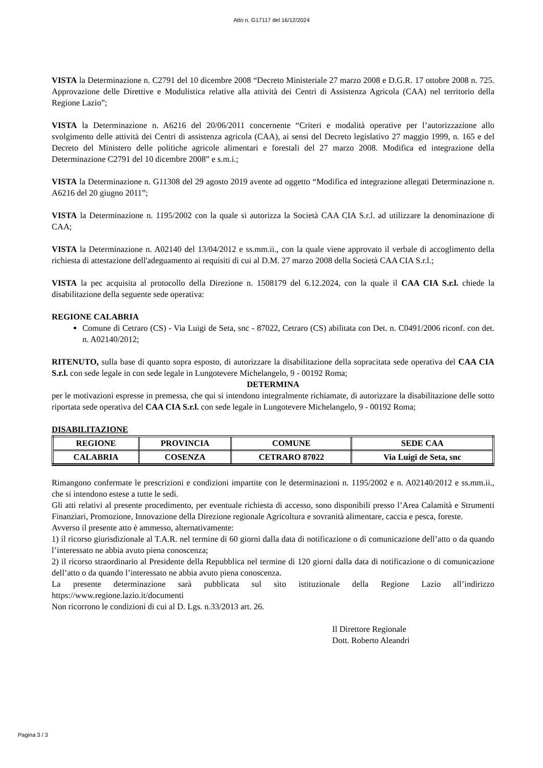Atto n. G17117 del 16/12/2024
VISTA la Determinazione n. C2791 del 10 dicembre 2008 “Decreto Ministeriale 27 marzo 2008 e D.G.R. 17 ottobre 2008 n. 725. Approvazione delle Direttive e Modulistica relative alla attività dei Centri di Assistenza Agricola (CAA) nel territorio della Regione Lazio”;
VISTA la Determinazione n. A6216 del 20/06/2011 concernente “Criteri e modalità operative per l’autorizzazione allo svolgimento delle attività dei Centri di assistenza agricola (CAA), ai sensi del Decreto legislativo 27 maggio 1999, n. 165 e del Decreto del Ministero delle politiche agricole alimentari e forestali del 27 marzo 2008. Modifica ed integrazione della Determinazione C2791 del 10 dicembre 2008” e s.m.i.;
VISTA la Determinazione n. G11308 del 29 agosto 2019 avente ad oggetto “Modifica ed integrazione allegati Determinazione n. A6216 del 20 giugno 2011”;
VISTA la Determinazione n. 1195/2002 con la quale si autorizza la Società CAA CIA S.r.l. ad utilizzare la denominazione di CAA;
VISTA la Determinazione n. A02140 del 13/04/2012 e ss.mm.ii., con la quale viene approvato il verbale di accoglimento della richiesta di attestazione dell'adeguamento ai requisiti di cui al D.M. 27 marzo 2008 della Società CAA CIA S.r.l.;
VISTA la pec acquisita al protocollo della Direzione n. 1508179 del 6.12.2024, con la quale il CAA CIA S.r.l. chiede la disabilitazione della seguente sede operativa:
REGIONE CALABRIA
Comune di Cetraro (CS) - Via Luigi de Seta, snc - 87022, Cetraro (CS) abilitata con Det. n. C0491/2006 riconf. con det. n. A02140/2012;
RITENUTO, sulla base di quanto sopra esposto, di autorizzare la disabilitazione della sopracitata sede operativa del CAA CIA S.r.l. con sede legale in con sede legale in Lungotevere Michelangelo, 9 - 00192 Roma;
DETERMINA
per le motivazioni espresse in premessa, che qui si intendono integralmente richiamate, di autorizzare la disabilitazione delle sotto riportata sede operativa del CAA CIA S.r.l. con sede legale in Lungotevere Michelangelo, 9 - 00192 Roma;
DISABILITAZIONE
| REGIONE | PROVINCIA | COMUNE | SEDE CAA |
| --- | --- | --- | --- |
| CALABRIA | COSENZA | CETRARO 87022 | Via Luigi de Seta, snc |
Rimangono confermate le prescrizioni e condizioni impartite con le determinazioni n. 1195/2002 e n. A02140/2012 e ss.mm.ii., che si intendono estese a tutte le sedi.
Gli atti relativi al presente procedimento, per eventuale richiesta di accesso, sono disponibili presso l’Area Calamità e Strumenti Finanziari, Promozione, Innovazione della Direzione regionale Agricoltura e sovranità alimentare, caccia e pesca, foreste.
Avverso il presente atto è ammesso, alternativamente:
1) il ricorso giurisdizionale al T.A.R. nel termine di 60 giorni dalla data di notificazione o di comunicazione dell’atto o da quando l’interessato ne abbia avuto piena conoscenza;
2) il ricorso straordinario al Presidente della Repubblica nel termine di 120 giorni dalla data di notificazione o di comunicazione dell’atto o da quando l’interessato ne abbia avuto piena conoscenza.
La presente determinazione sarà pubblicata sul sito istituzionale della Regione Lazio all’indirizzo https://www.regione.lazio.it/documenti
Non ricorrono le condizioni di cui al D. Lgs. n.33/2013 art. 26.
Il Direttore Regionale
Dott. Roberto Aleandri
Pagina 3 / 3